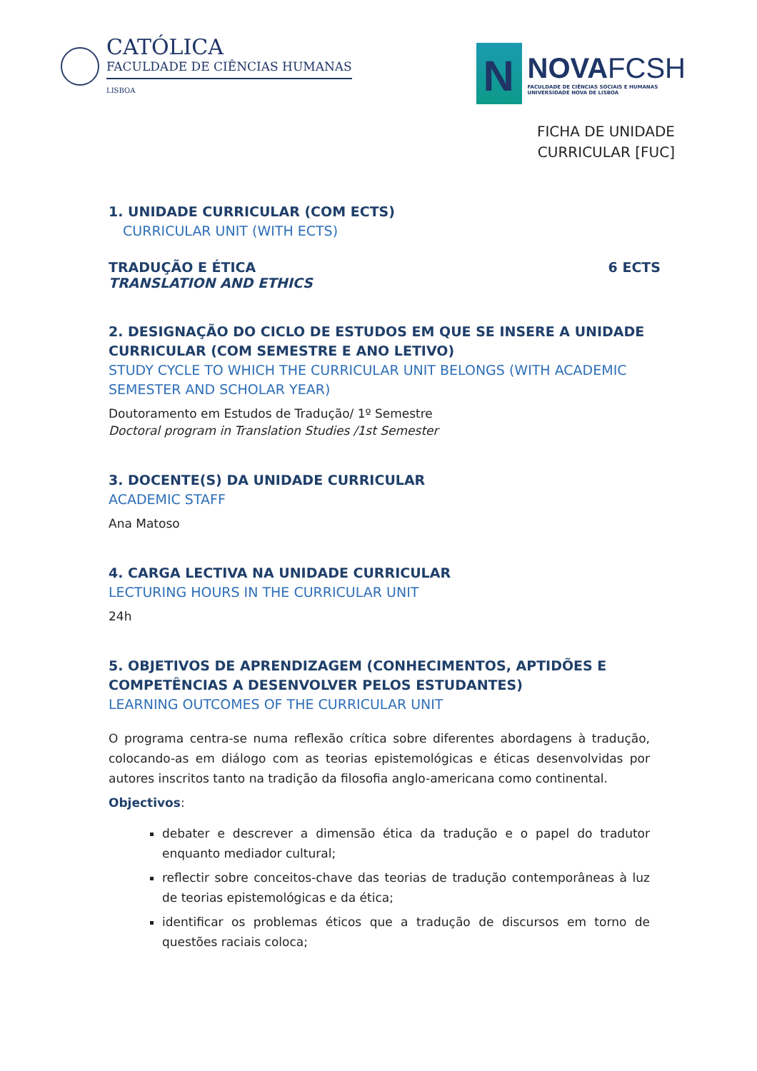CATÓLICA
FACULDADE DE CIÊNCIAS HUMANAS
LISBOA
N
NOVAFCSH
FACULDADE DE CIÊNCIAS SOCIAIS E HUMANAS
UNIVERSIDADE NOVA DE LISBOA
FICHA DE UNIDADE
CURRICULAR [FUC]
1. UNIDADE CURRICULAR (COM ECTS)
CURRICULAR UNIT (WITH ECTS)
TRADUÇÃO E ÉTICA
TRANSLATION AND ETHICS
6 ECTS
2. DESIGNAÇÃO DO CICLO DE ESTUDOS EM QUE SE INSERE A UNIDADE CURRICULAR (COM SEMESTRE E ANO LETIVO)
STUDY CYCLE TO WHICH THE CURRICULAR UNIT BELONGS (WITH ACADEMIC SEMESTER AND SCHOLAR YEAR)
Doutoramento em Estudos de Tradução/ 1º Semestre
Doctoral program in Translation Studies /1st Semester
3. DOCENTE(S) DA UNIDADE CURRICULAR
ACADEMIC STAFF
Ana Matoso
4. CARGA LECTIVA NA UNIDADE CURRICULAR
LECTURING HOURS IN THE CURRICULAR UNIT
24h
5. OBJETIVOS DE APRENDIZAGEM (CONHECIMENTOS, APTIDÕES E COMPETÊNCIAS A DESENVOLVER PELOS ESTUDANTES)
LEARNING OUTCOMES OF THE CURRICULAR UNIT
O programa centra-se numa reflexão crítica sobre diferentes abordagens à tradução, colocando-as em diálogo com as teorias epistemológicas e éticas desenvolvidas por autores inscritos tanto na tradição da filosofia anglo-americana como continental.
Objectivos:
debater e descrever a dimensão ética da tradução e o papel do tradutor enquanto mediador cultural;
reflectir sobre conceitos-chave das teorias de tradução contemporâneas à luz de teorias epistemológicas e da ética;
identificar os problemas éticos que a tradução de discursos em torno de questões raciais coloca;